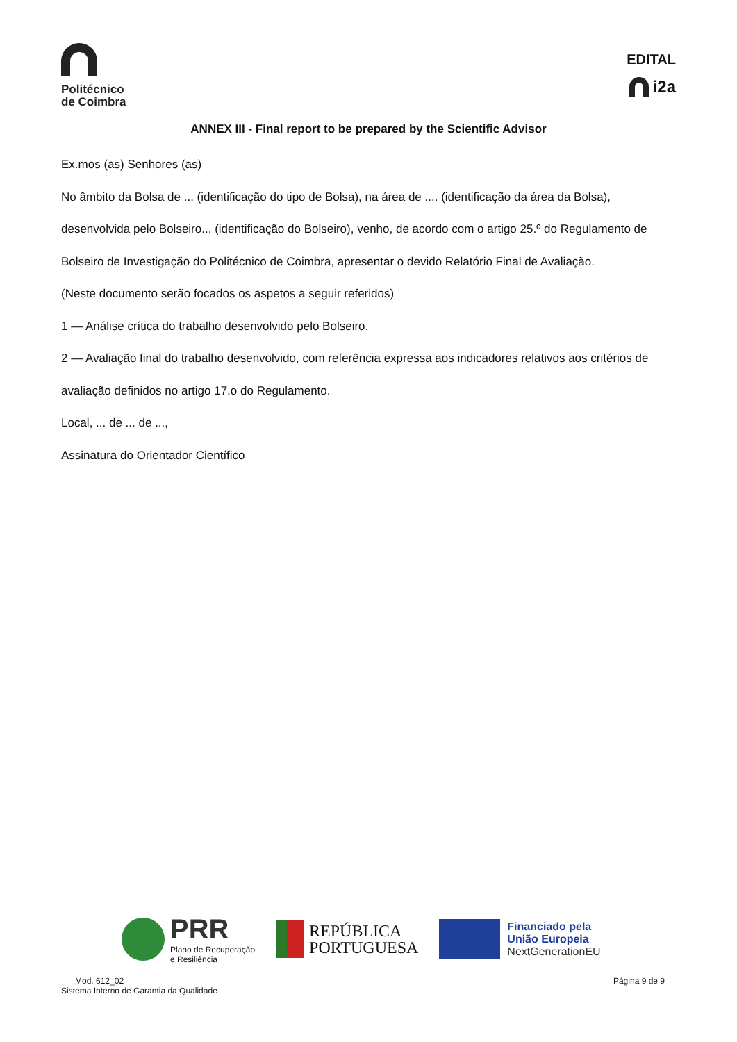Politécnico
de Coimbra
EDITAL
i2a
ANNEX III - Final report to be prepared by the Scientific Advisor
Ex.mos (as) Senhores (as)
No âmbito da Bolsa de ... (identificação do tipo de Bolsa), na área de .... (identificação da área da Bolsa), desenvolvida pelo Bolseiro... (identificação do Bolseiro), venho, de acordo com o artigo 25.º do Regulamento de Bolseiro de Investigação do Politécnico de Coimbra, apresentar o devido Relatório Final de Avaliação.
(Neste documento serão focados os aspetos a seguir referidos)
1 — Análise crítica do trabalho desenvolvido pelo Bolseiro.
2 — Avaliação final do trabalho desenvolvido, com referência expressa aos indicadores relativos aos critérios de avaliação definidos no artigo 17.o do Regulamento.
Local, ... de ... de ...,
Assinatura do Orientador Científico
PRR
Plano de Recuperação
e Resiliência
REPÚBLICA
PORTUGUESA
Financiado pela
União Europeia
NextGenerationEU
Mod. 612_02
Sistema Interno de Garantia da Qualidade
Página 9 de 9